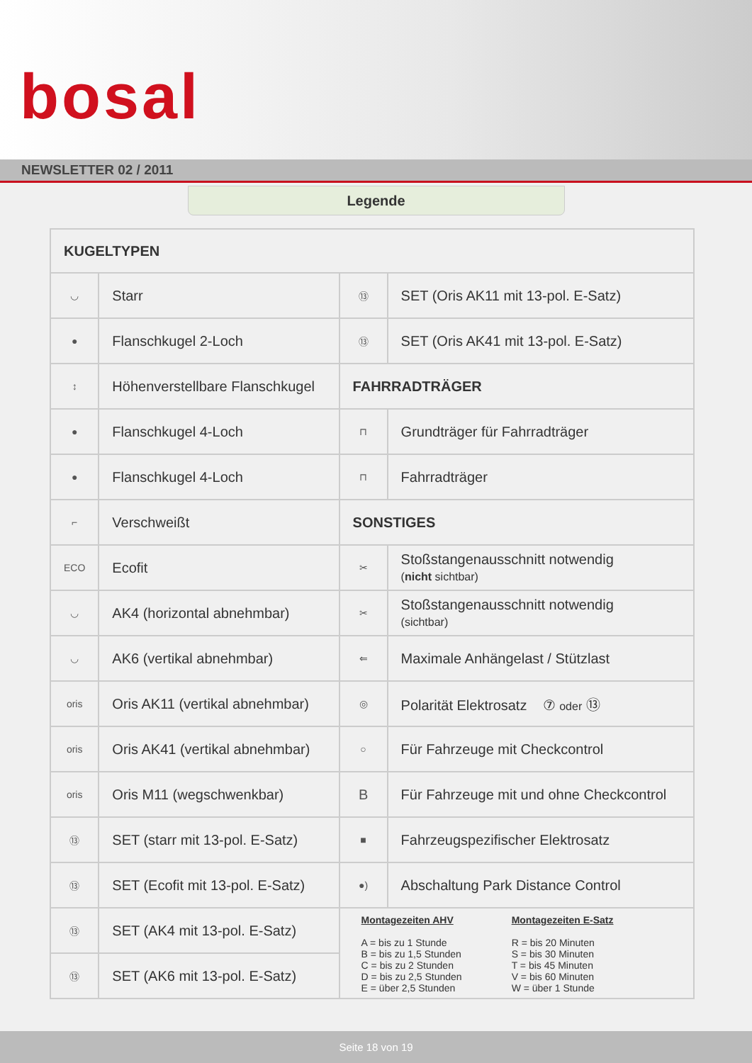bosal
NEWSLETTER 02 / 2011
Legende
| KUGELTYPEN | | | |
| ◡ | Starr | ⑬ | SET (Oris AK11 mit 13-pol. E-Satz) |
| ● | Flanschkugel 2-Loch | ⑬ | SET (Oris AK41 mit 13-pol. E-Satz) |
| ↕ | Höhenverstellbare Flanschkugel | FAHRRADTRÄGER | |
| ● | Flanschkugel 4-Loch | ⊓ | Grundträger für Fahrradträger |
| ● | Flanschkugel 4-Loch | ⊓ | Fahrradträger |
| ⌐ | Verschweißt | SONSTIGES | |
| ECO | Ecofit | ✂ | Stoßstangenausschnitt notwendig ( nicht sichtbar) |
| ◡ | AK4 (horizontal abnehmbar) | ✂ | Stoßstangenausschnitt notwendig (sichtbar) |
| ◡ | AK6 (vertikal abnehmbar) | ⇐ | Maximale Anhängelast / Stützlast |
| oris | Oris AK11 (vertikal abnehmbar) | ◎ | Polarität Elektrosatz ⑦ oder ⑬ |
| oris | Oris AK41 (vertikal abnehmbar) | ○ | Für Fahrzeuge mit Checkcontrol |
| oris | Oris M11 (wegschwenkbar) | B | Für Fahrzeuge mit und ohne Checkcontrol |
| ⑬ | SET (starr mit 13-pol. E-Satz) | ■ | Fahrzeugspezifischer Elektrosatz |
| ⑬ | SET (Ecofit mit 13-pol. E-Satz) | ●) | Abschaltung Park Distance Control |
| ⑬ | SET (AK4 mit 13-pol. E-Satz) | Montagezeiten AHV A = bis zu 1 Stunde B = bis zu 1,5 Stunden C = bis zu 2 Stunden D = bis zu 2,5 Stunden E = über 2,5 Stunden Montagezeiten E-Satz R = bis 20 Minuten S = bis 30 Minuten T = bis 45 Minuten V = bis 60 Minuten W = über 1 Stunde | |
| ⑬ | SET (AK6 mit 13-pol. E-Satz) | | |
Seite 18 von 19